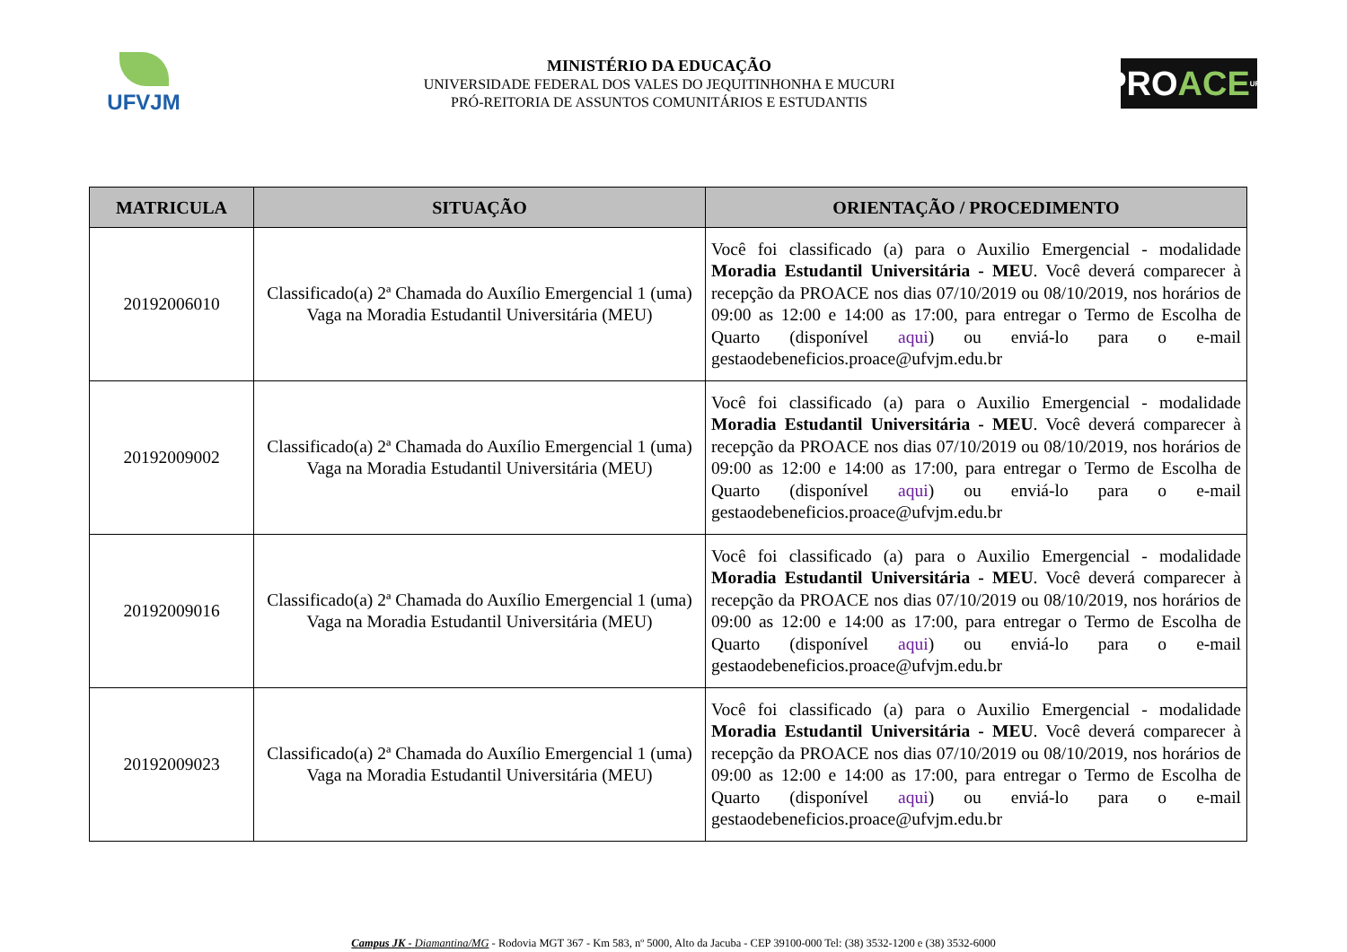UFVJM
MINISTÉRIO DA EDUCAÇÃO
UNIVERSIDADE FEDERAL DOS VALES DO JEQUITINHONHA E MUCURI
PRÓ-REITORIA DE ASSUNTOS COMUNITÁRIOS E ESTUDANTIS
PRO ACE UFVJM
| MATRICULA | SITUAÇÃO | ORIENTAÇÃO / PROCEDIMENTO |
| --- | --- | --- |
| 20192006010 | Classificado(a) 2ª Chamada do Auxílio Emergencial 1 (uma) Vaga na Moradia Estudantil Universitária (MEU) | Você foi classificado (a) para o Auxilio Emergencial - modalidade Moradia Estudantil Universitária - MEU . Você deverá comparecer à recepção da PROACE nos dias 07/10/2019 ou 08/10/2019, nos horários de 09:00 as 12:00 e 14:00 as 17:00, para entregar o Termo de Escolha de Quarto (disponível aqui ) ou enviá-lo para o e-mail gestaodebeneficios.proace@ufvjm.edu.br |
| 20192009002 | Classificado(a) 2ª Chamada do Auxílio Emergencial 1 (uma) Vaga na Moradia Estudantil Universitária (MEU) | Você foi classificado (a) para o Auxilio Emergencial - modalidade Moradia Estudantil Universitária - MEU . Você deverá comparecer à recepção da PROACE nos dias 07/10/2019 ou 08/10/2019, nos horários de 09:00 as 12:00 e 14:00 as 17:00, para entregar o Termo de Escolha de Quarto (disponível aqui ) ou enviá-lo para o e-mail gestaodebeneficios.proace@ufvjm.edu.br |
| 20192009016 | Classificado(a) 2ª Chamada do Auxílio Emergencial 1 (uma) Vaga na Moradia Estudantil Universitária (MEU) | Você foi classificado (a) para o Auxilio Emergencial - modalidade Moradia Estudantil Universitária - MEU . Você deverá comparecer à recepção da PROACE nos dias 07/10/2019 ou 08/10/2019, nos horários de 09:00 as 12:00 e 14:00 as 17:00, para entregar o Termo de Escolha de Quarto (disponível aqui ) ou enviá-lo para o e-mail gestaodebeneficios.proace@ufvjm.edu.br |
| 20192009023 | Classificado(a) 2ª Chamada do Auxílio Emergencial 1 (uma) Vaga na Moradia Estudantil Universitária (MEU) | Você foi classificado (a) para o Auxilio Emergencial - modalidade Moradia Estudantil Universitária - MEU . Você deverá comparecer à recepção da PROACE nos dias 07/10/2019 ou 08/10/2019, nos horários de 09:00 as 12:00 e 14:00 as 17:00, para entregar o Termo de Escolha de Quarto (disponível aqui ) ou enviá-lo para o e-mail gestaodebeneficios.proace@ufvjm.edu.br |
Campus JK - Diamantina/MG - Rodovia MGT 367 - Km 583, nº 5000, Alto da Jacuba - CEP 39100-000 Tel: (38) 3532-1200 e (38) 3532-6000